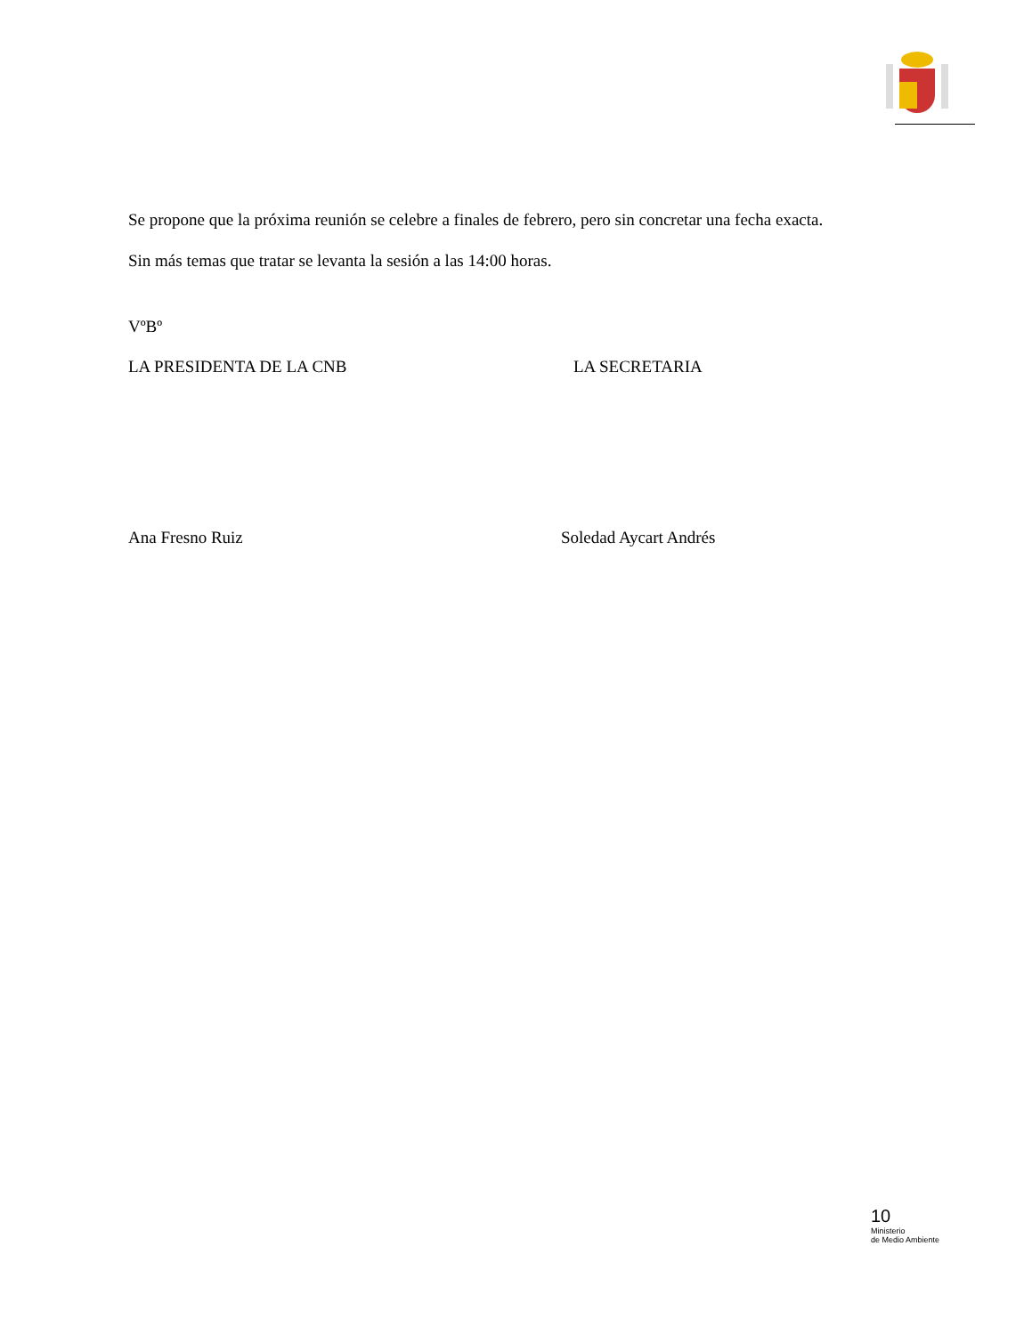Se propone que la próxima reunión se celebre a finales de febrero, pero sin concretar una fecha exacta.
Sin más temas que tratar se levanta la sesión a las 14:00 horas.
VºBº
LA PRESIDENTA DE LA CNB LA SECRETARIA
Ana Fresno Ruiz Soledad Aycart Andrés
10
Ministerio
de Medio Ambiente